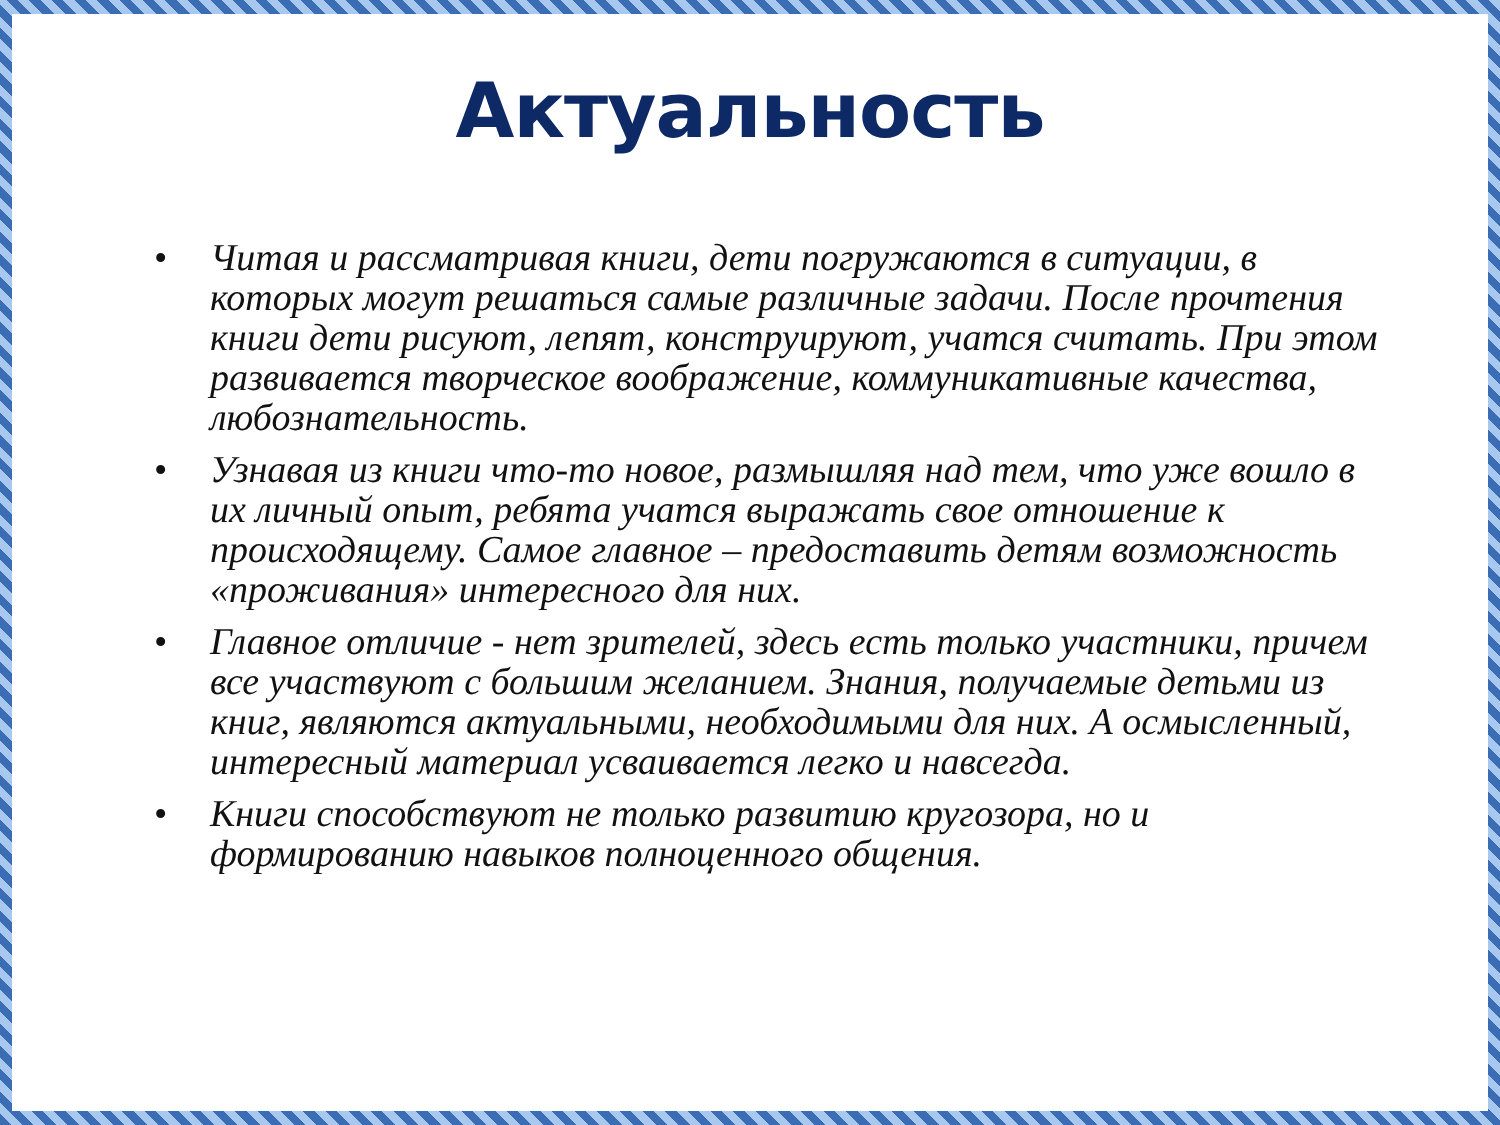Актуальность
• Читая и рассматривая книги, дети погружаются в ситуации, в которых могут решаться самые различные задачи. После прочтения книги дети рисуют, лепят, конструируют, учатся считать. При этом развивается творческое воображение, коммуникативные качества, любознательность.
• Узнавая из книги что-то новое, размышляя над тем, что уже вошло в их личный опыт, ребята учатся выражать свое отношение к происходящему. Самое главное – предоставить детям возможность «проживания» интересного для них.
• Главное отличие - нет зрителей, здесь есть только участники, причем все участвуют с большим желанием. Знания, получаемые детьми из книг, являются актуальными, необходимыми для них. А осмысленный, интересный материал усваивается легко и навсегда.
• Книги способствуют не только развитию кругозора, но и формированию навыков полноценного общения.